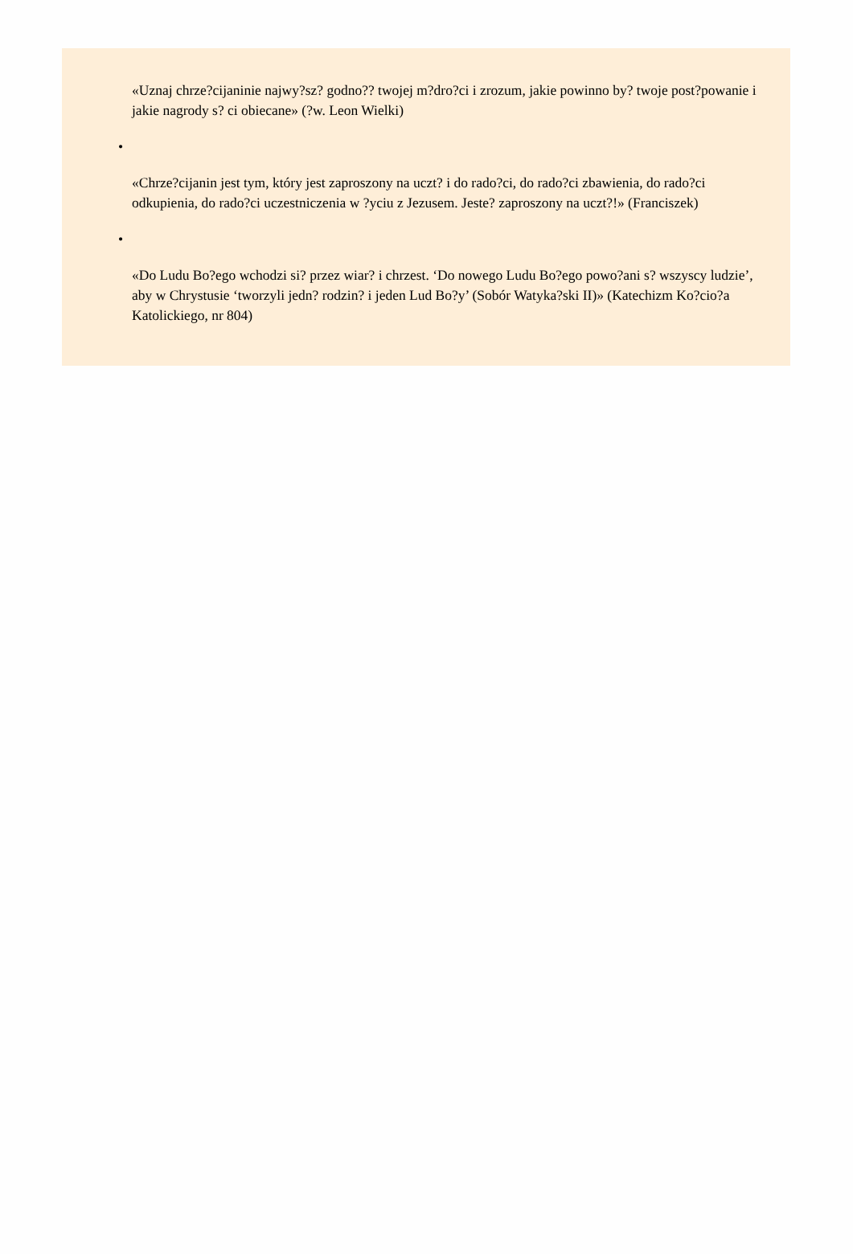«Uznaj chrze?cijaninie najwy?sz? godno?? twojej m?dro?ci i zrozum, jakie powinno by? twoje post?powanie i jakie nagrody s? ci obiecane» (?w. Leon Wielki)
•
«Chrze?cijanin jest tym, który jest zaproszony na uczt? i do rado?ci, do rado?ci zbawienia, do rado?ci odkupienia, do rado?ci uczestniczenia w ?yciu z Jezusem. Jeste? zaproszony na uczt?!» (Franciszek)
•
«Do Ludu Bo?ego wchodzi si? przez wiar? i chrzest. ‘Do nowego Ludu Bo?ego powo?ani s? wszyscy ludzie’, aby w Chrystusie ‘tworzyli jedn? rodzin? i jeden Lud Bo?y’ (Sobór Watyka?ski II)» (Katechizm Ko?cio?a Katolickiego, nr 804)